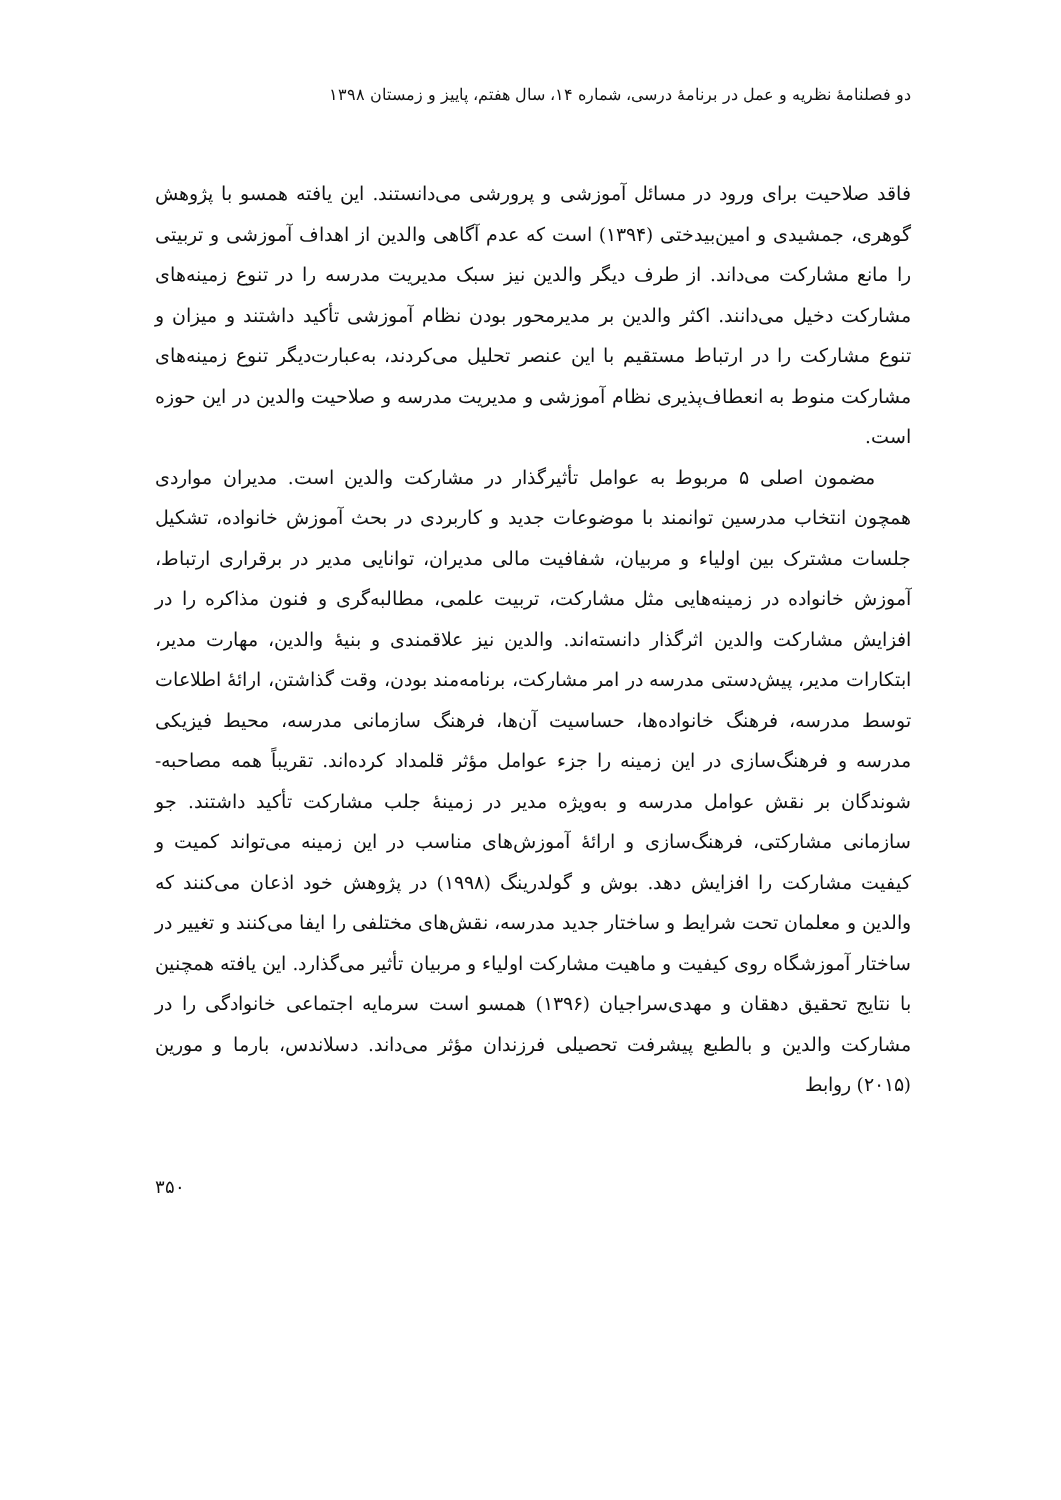دو فصلنامۀ نظریه و عمل در برنامۀ درسی، شماره ۱۴، سال هفتم، پاییز و زمستان ۱۳۹۸
فاقد صلاحیت برای ورود در مسائل آموزشی و پرورشی می‌دانستند. این یافته همسو با پژوهش گوهری، جمشیدی و امین‌بیدختی (۱۳۹۴) است که عدم آگاهی والدین از اهداف آموزشی و تربیتی را مانع مشارکت می‌داند. از طرف دیگر والدین نیز سبک مدیریت مدرسه را در تنوع زمینه‌های مشارکت دخیل می‌دانند. اکثر والدین بر مدیرمحور بودن نظام آموزشی تأکید داشتند و میزان و تنوع مشارکت را در ارتباط مستقیم با این عنصر تحلیل می‌کردند، به‌عبارت‌دیگر تنوع زمینه‌های مشارکت منوط به انعطاف‌پذیری نظام آموزشی و مدیریت مدرسه و صلاحیت والدین در این حوزه است.
مضمون اصلی ۵ مربوط به عوامل تأثیرگذار در مشارکت والدین است. مدیران مواردی همچون انتخاب مدرسین توانمند با موضوعات جدید و کاربردی در بحث آموزش خانواده، تشکیل جلسات مشترک بین اولیاء و مربیان، شفافیت مالی مدیران، توانایی مدیر در برقراری ارتباط، آموزش خانواده در زمینه‌هایی مثل مشارکت، تربیت علمی، مطالبه‌گری و فنون مذاکره را در افزایش مشارکت والدین اثرگذار دانسته‌اند. والدین نیز علاقمندی و بنیۀ والدین، مهارت مدیر، ابتکارات مدیر، پیش‌دستی مدرسه در امر مشارکت، برنامه‌مند بودن، وقت گذاشتن، ارائۀ اطلاعات توسط مدرسه، فرهنگ خانواده‌ها، حساسیت آن‌ها، فرهنگ سازمانی مدرسه، محیط فیزیکی مدرسه و فرهنگ‌سازی در این زمینه را جزء عوامل مؤثر قلمداد کرده‌اند. تقریباً همه مصاحبه-شوندگان بر نقش عوامل مدرسه و به‌ویژه مدیر در زمینۀ جلب مشارکت تأکید داشتند. جو سازمانی مشارکتی، فرهنگ‌سازی و ارائۀ آموزش‌های مناسب در این زمینه می‌تواند کمیت و کیفیت مشارکت را افزایش دهد. بوش و گولدرینگ (۱۹۹۸) در پژوهش خود اذعان می‌کنند که والدین و معلمان تحت شرایط و ساختار جدید مدرسه، نقش‌های مختلفی را ایفا می‌کنند و تغییر در ساختار آموزشگاه روی کیفیت و ماهیت مشارکت اولیاء و مربیان تأثیر می‌گذارد. این یافته همچنین با نتایج تحقیق دهقان و مهدی‌سراجیان (۱۳۹۶) همسو است سرمایه اجتماعی خانوادگی را در مشارکت والدین و بالطبع پیشرفت تحصیلی فرزندان مؤثر می‌داند. دسلاندس، بارما و مورین (۲۰۱۵) روابط
۳۵۰